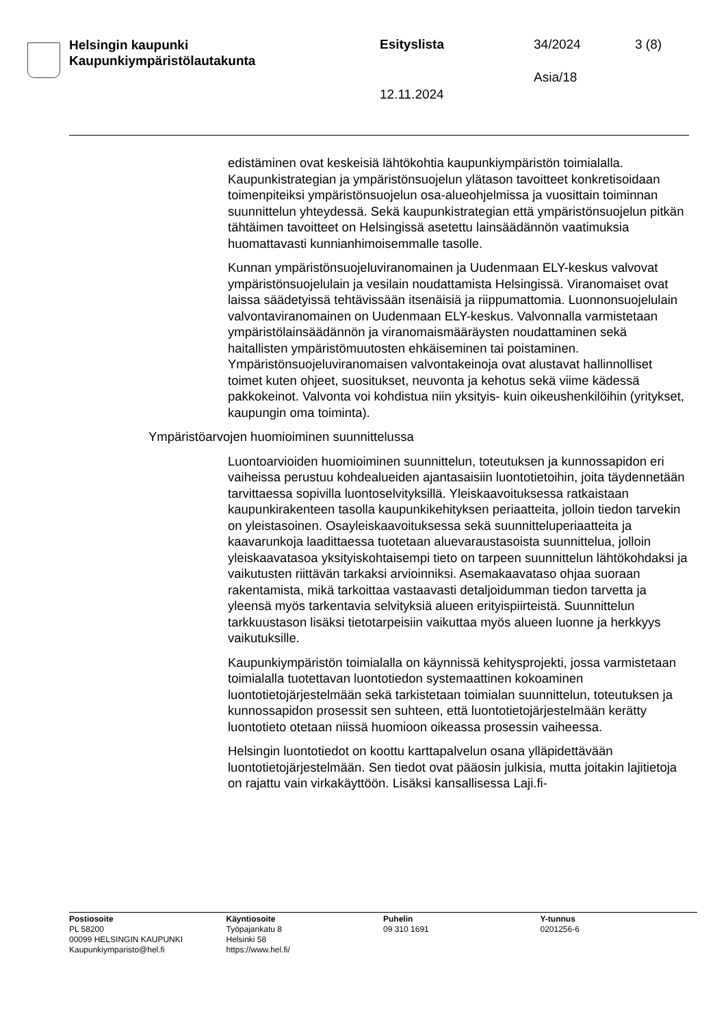Helsingin kaupunki
Kaupunkiympäristölautakunta
Esityslista 34/2024 3 (8)
Asia/18
12.11.2024
edistäminen ovat keskeisiä lähtökohtia kaupunkiympäristön toimialalla. Kaupunkistrategian ja ympäristönsuojelun ylätason tavoitteet konkreti­soidaan toimenpiteiksi ympäristönsuojelun osa-alueohjelmissa ja vuo­sittain toiminnan suunnittelun yhteydessä. Sekä kaupunkistrategian et­tä ympäristönsuojelun pitkän tähtäimen tavoitteet on Helsingissä ase­tettu lainsäädännön vaatimuksia huomattavasti kunnianhimoisemmalle tasolle.
Kunnan ympäristönsuojeluviranomainen ja Uudenmaan ELY-keskus valvovat ympäristönsuojelulain ja vesilain noudattamista Helsingissä. Viranomaiset ovat laissa säädetyissä tehtävissään itsenäisiä ja riippu­mattomia. Luonnonsuojelulain valvontaviranomainen on Uudenmaan ELY-keskus. Valvonnalla varmistetaan ympäristölainsäädännön ja vi­ranomaismääräysten noudattaminen sekä haitallisten ympäristö­muutosten ehkäiseminen tai poistaminen. Ympäristönsuojeluviran­omaisen valvontakeinoja ovat alustavat hallinnolliset toimet kuten oh­jeet, suositukset, neuvonta ja kehotus sekä viime kädessä pakkokeinot. Valvonta voi kohdistua niin yksityis- kuin oikeushenkilöihin (yritykset, kaupungin oma toiminta).
Ympäristöarvojen huomioiminen suunnittelussa
Luontoarvioiden huomioiminen suunnittelun, toteutuksen ja kunnossa­pidon eri vaiheissa perustuu kohdealueiden ajantasaisiin luontotietoi­hin, joita täydennetään tarvittaessa sopivilla luontoselvityksillä. Yleis­kaavoituksessa ratkaistaan kaupunkirakenteen tasolla kaupunki­kehityksen periaatteita, jolloin tiedon tarvekin on yleistasoinen. Osay­leiskaavoituksessa sekä suunnitteluperiaatteita ja kaavarunkoja laadit­taessa tuotetaan aluevaraustasoista suunnittelua, jolloin yleiskaavata­soa yksityiskohtaisempi tieto on tarpeen suunnittelun lähtökohdaksi ja vaikutusten riittävän tarkaksi arvioinniksi. Asemakaavataso ohjaa suo­raan rakentamista, mikä tarkoittaa vastaavasti detaljoidumman tiedon tarvetta ja yleensä myös tarkentavia selvityksiä alueen erityispiirteistä. Suunnittelun tarkkuustason lisäksi tietotarpeisiin vaikuttaa myös alueen luonne ja herkkyys vaikutuksille.
Kaupunkiympäristön toimialalla on käynnissä kehitysprojekti, jossa varmistetaan toimialalla tuotettavan luontotiedon systemaattinen ko­koaminen luontotietojärjestelmään sekä tarkistetaan toimialan suunnit­telun, toteutuksen ja kunnossapidon prosessit sen suhteen, että luonto­tietojärjestelmään kerätty luontotieto otetaan niissä huomioon oikeassa prosessin vaiheessa.
Helsingin luontotiedot on koottu karttapalvelun osana ylläpidettävään luontotietojärjestelmään. Sen tiedot ovat pääosin julkisia, mutta joitakin lajitietoja on rajattu vain virkakäyttöön. Lisäksi kansallisessa Laji.fi-
Postiosoite
PL 58200
00099 HELSINGIN KAUPUNKI
Kaupunkiymparisto@hel.fi
Käyntiosoite
Työpajankatu 8
Helsinki 58
https://www.hel.fi/
Puhelin
09 310 1691
Y-tunnus
0201256-6